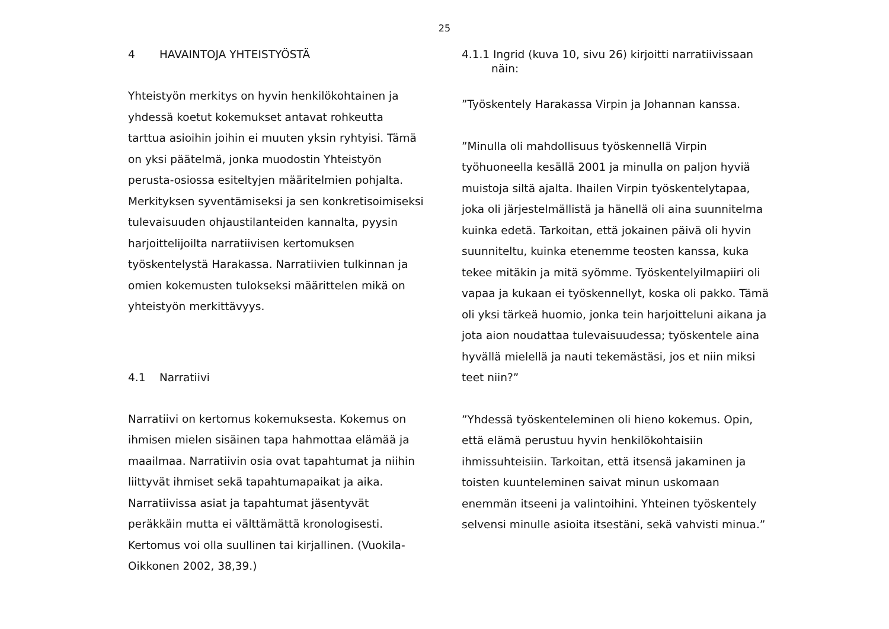25
4 HAVAINTOJA YHTEISTYÖSTÄ
Yhteistyön merkitys on hyvin henkilökohtainen ja yhdessä koetut kokemukset antavat rohkeutta tarttua asioihin joihin ei muuten yksin ryhtyisi. Tämä on yksi päätelmä, jonka muodostin Yhteistyön perusta-osiossa esiteltyjen määritelmien pohjalta. Merkityksen syventämiseksi ja sen konkretisoimiseksi tulevaisuuden ohjaustilanteiden kannalta, pyysin harjoittelijoilta narratiivisen kertomuksen työskentelystä Harakassa. Narratiivien tulkinnan ja omien kokemusten tulokseksi määrittelen mikä on yhteistyön merkittävyys.
4.1 Narratiivi
Narratiivi on kertomus kokemuksesta. Kokemus on ihmisen mielen sisäinen tapa hahmottaa elämää ja maailmaa. Narratiivin osia ovat tapahtumat ja niihin liittyvät ihmiset sekä tapahtumapaikat ja aika. Narratiivissa asiat ja tapahtumat jäsentyvät peräkkäin mutta ei välttämättä kronologisesti. Kertomus voi olla suullinen tai kirjallinen. (Vuokila-Oikkonen 2002, 38,39.)
4.1.1 Ingrid (kuva 10, sivu 26) kirjoitti narratiivissaan näin:
”Työskentely Harakassa Virpin ja Johannan kanssa.
”Minulla oli mahdollisuus työskennellä Virpin työhuoneella kesällä 2001 ja minulla on paljon hyviä muistoja siltä ajalta. Ihailen Virpin työskentelytapaa, joka oli järjestelmällistä ja hänellä oli aina suunnitelma kuinka edetä. Tarkoitan, että jokainen päivä oli hyvin suunniteltu, kuinka etenemme teosten kanssa, kuka tekee mitäkin ja mitä syömme. Työskentelyilmapiiri oli vapaa ja kukaan ei työskennellyt, koska oli pakko. Tämä oli yksi tärkeä huomio, jonka tein harjoitteluni aikana ja jota aion noudattaa tulevaisuudessa; työskentele aina hyvällä mielellä ja nauti tekemästäsi, jos et niin miksi teet niin?”
”Yhdessä työskenteleminen oli hieno kokemus. Opin, että elämä perustuu hyvin henkilökohtaisiin ihmissuhteisiin. Tarkoitan, että itsensä jakaminen ja toisten kuunteleminen saivat minun uskomaan enemmän itseeni ja valintoihini. Yhteinen työskentely selvensi minulle asioita itsestäni, sekä vahvisti minua.”